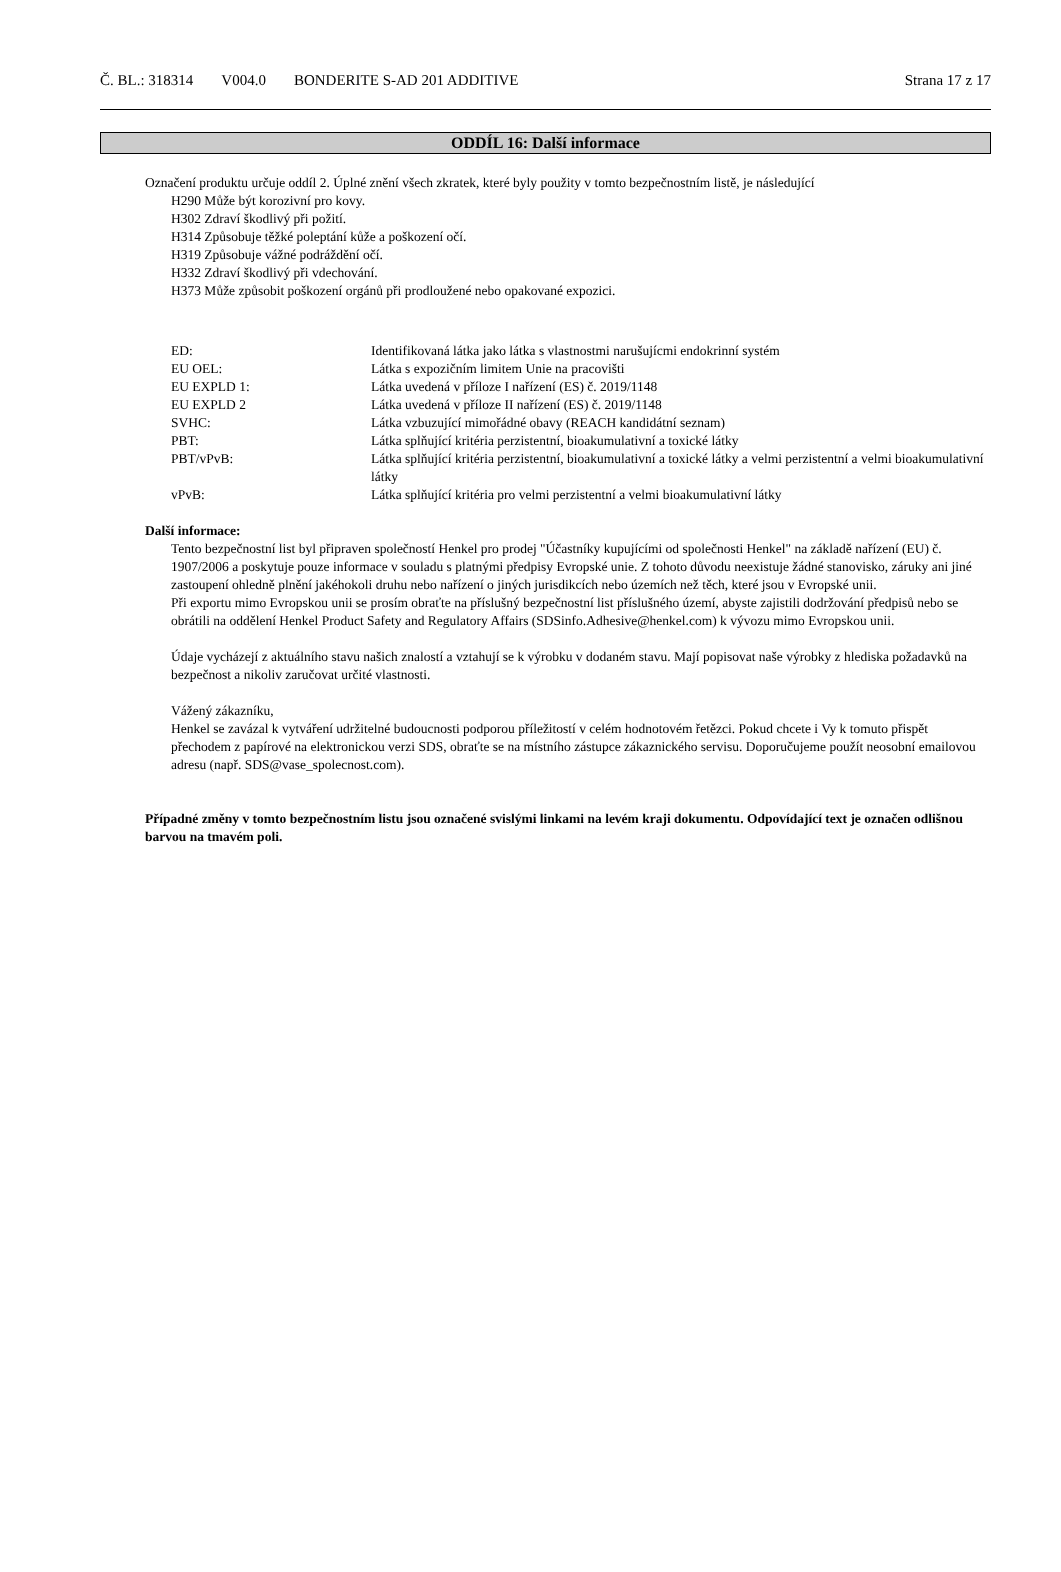Č. BL.: 318314 V004.0 BONDERITE S-AD 201 ADDITIVE Strana 17 z 17
ODDÍL 16: Další informace
Označení produktu určuje oddíl 2. Úplné znění všech zkratek, které byly použity v tomto bezpečnostním listě, je následující
H290 Může být korozivní pro kovy.
H302 Zdraví škodlivý při požití.
H314 Způsobuje těžké poleptání kůže a poškození očí.
H319 Způsobuje vážné podráždění očí.
H332 Zdraví škodlivý při vdechování.
H373 Může způsobit poškození orgánů při prodloužené nebo opakované expozici.
| ED: | Identifikovaná látka jako látka s vlastnostmi narušujícmi endokrinní systém |
| EU OEL: | Látka s expozičním limitem Unie na pracovišti |
| EU EXPLD 1: | Látka uvedená v příloze I nařízení (ES) č. 2019/1148 |
| EU EXPLD 2 | Látka uvedená v příloze II nařízení (ES) č. 2019/1148 |
| SVHC: | Látka vzbuzující mimořádné obavy (REACH kandidátní seznam) |
| PBT: | Látka splňující kritéria perzistentní, bioakumulativní a toxické látky |
| PBT/vPvB: | Látka splňující kritéria perzistentní, bioakumulativní a toxické látky a velmi perzistentní a velmi bioakumulativní látky |
| vPvB: | Látka splňující kritéria pro velmi perzistentní a velmi bioakumulativní látky |
Další informace:
Tento bezpečnostní list byl připraven společností Henkel pro prodej "Účastníky kupujícími od společnosti Henkel" na základě nařízení (EU) č. 1907/2006 a poskytuje pouze informace v souladu s platnými předpisy Evropské unie. Z tohoto důvodu neexistuje žádné stanovisko, záruky ani jiné zastoupení ohledně plnění jakéhokoli druhu nebo nařízení o jiných jurisdikcích nebo územích než těch, které jsou v Evropské unii.
Při exportu mimo Evropskou unii se prosím obraťte na příslušný bezpečnostní list příslušného území, abyste zajistili dodržování předpisů nebo se obrátili na oddělení Henkel Product Safety and Regulatory Affairs (SDSinfo.Adhesive@henkel.com) k vývozu mimo Evropskou unii.
Údaje vycházejí z aktuálního stavu našich znalostí a vztahují se k výrobku v dodaném stavu. Mají popisovat naše výrobky z hlediska požadavků na bezpečnost a nikoliv zaručovat určité vlastnosti.
Vážený zákazníku,
Henkel se zavázal k vytváření udržitelné budoucnosti podporou příležitostí v celém hodnotovém řetězci. Pokud chcete i Vy k tomuto přispět přechodem z papírové na elektronickou verzi SDS, obraťte se na místního zástupce zákaznického servisu. Doporučujeme použít neosobní emailovou adresu (např. SDS@vase_spolecnost.com).
Případné změny v tomto bezpečnostním listu jsou označené svislými linkami na levém kraji dokumentu. Odpovídající text je označen odlišnou barvou na tmavém poli.